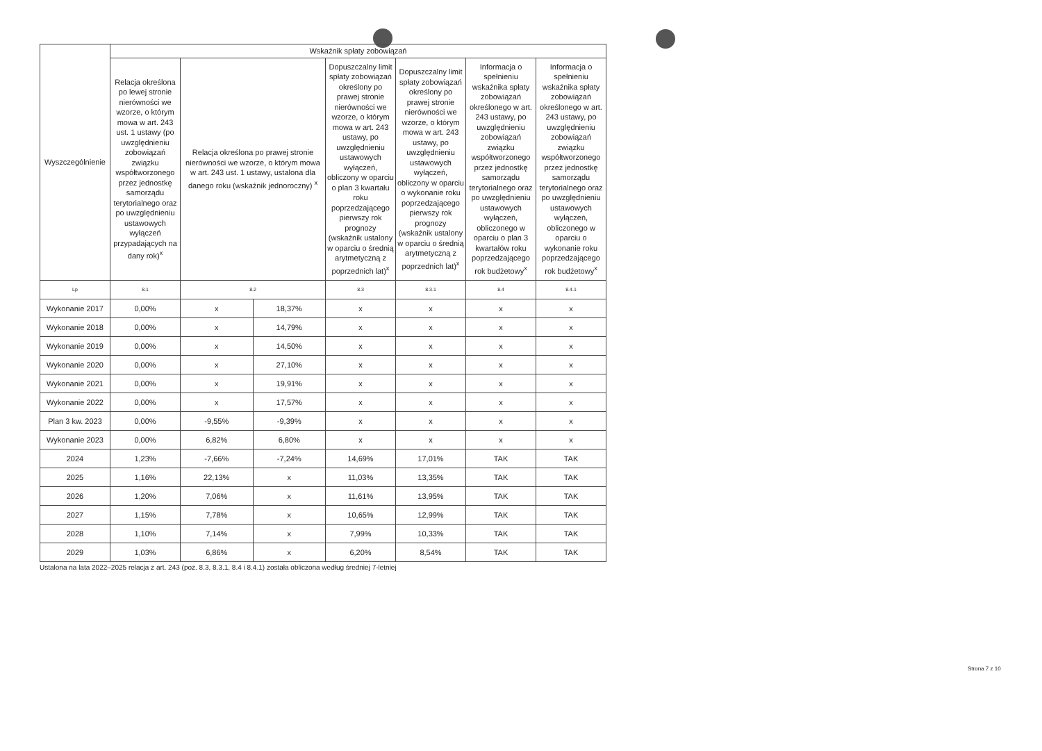| Wyszczególnienie | Wskaźnik spłaty zobowiązań | | | | | | |
| --- | --- | --- | --- | --- | --- | --- | --- |
| | Relacja określona po lewej stronie nierówności we wzorze, o którym mowa w art. 243 ust. 1 ustawy (po uwzględnieniu zobowiązań związku współtworzonego przez jednostkę samorządu terytorialnego oraz po uwzględnieniu ustawowych wyłączeń przypadających na dany rok)<sup>x</sup> | Relacja określona po prawej stronie nierówności we wzorze, o którym mowa w art. 243 ust. 1 ustawy, ustalona dla danego roku (wskaźnik jednoroczny) <sup>x</sup> | | Dopuszczalny limit spłaty zobowiązań określony po prawej stronie nierówności we wzorze, o którym mowa w art. 243 ustawy, po uwzględnieniu ustawowych wyłączeń, obliczony w oparciu o plan 3 kwartału roku poprzedzającego pierwszy rok prognozy (wskaźnik ustalony w oparciu o średnią arytmetyczną z poprzednich lat)<sup>x</sup> | Dopuszczalny limit spłaty zobowiązań określony po prawej stronie nierówności we wzorze, o którym mowa w art. 243 ustawy, po uwzględnieniu ustawowych wyłączeń, obliczony w oparciu o wykonanie roku poprzedzającego pierwszy rok prognozy (wskaźnik ustalony w oparciu o średnią arytmetyczną z poprzednich lat)<sup>x</sup> | Informacja o spełnieniu wskaźnika spłaty zobowiązań określonego w art. 243 ustawy, po uwzględnieniu zobowiązań związku współtworzonego przez jednostkę samorządu terytorialnego oraz po uwzględnieniu ustawowych wyłączeń, obliczonego w oparciu o plan 3 kwartałów roku poprzedzającego rok budżetowy<sup>x</sup> | Informacja o spełnieniu wskaźnika spłaty zobowiązań określonego w art. 243 ustawy, po uwzględnieniu zobowiązań związku współtworzonego przez jednostkę samorządu terytorialnego oraz po uwzględnieniu ustawowych wyłączeń, obliczonego w oparciu o wykonanie roku poprzedzającego rok budżetowy<sup>x</sup> |
| Lp | 8.1 | 8.2 | | 8.3 | 8.3.1 | 8.4 | 8.4.1 |
| Wykonanie 2017 | 0,00% | x | 18,37% | x | x | x | x |
| Wykonanie 2018 | 0,00% | x | 14,79% | x | x | x | x |
| Wykonanie 2019 | 0,00% | x | 14,50% | x | x | x | x |
| Wykonanie 2020 | 0,00% | x | 27,10% | x | x | x | x |
| Wykonanie 2021 | 0,00% | x | 19,91% | x | x | x | x |
| Wykonanie 2022 | 0,00% | x | 17,57% | x | x | x | x |
| Plan 3 kw. 2023 | 0,00% | -9,55% | -9,39% | x | x | x | x |
| Wykonanie 2023 | 0,00% | 6,82% | 6,80% | x | x | x | x |
| 2024 | 1,23% | -7,66% | -7,24% | 14,69% | 17,01% | TAK | TAK |
| 2025 | 1,16% | 22,13% | x | 11,03% | 13,35% | TAK | TAK |
| 2026 | 1,20% | 7,06% | x | 11,61% | 13,95% | TAK | TAK |
| 2027 | 1,15% | 7,78% | x | 10,65% | 12,99% | TAK | TAK |
| 2028 | 1,10% | 7,14% | x | 7,99% | 10,33% | TAK | TAK |
| 2029 | 1,03% | 6,86% | x | 6,20% | 8,54% | TAK | TAK |
Ustalona na lata 2022–2025 relacja z art. 243 (poz. 8.3, 8.3.1, 8.4 i 8.4.1) została obliczona według średniej 7-letniej
Strona 7 z 10